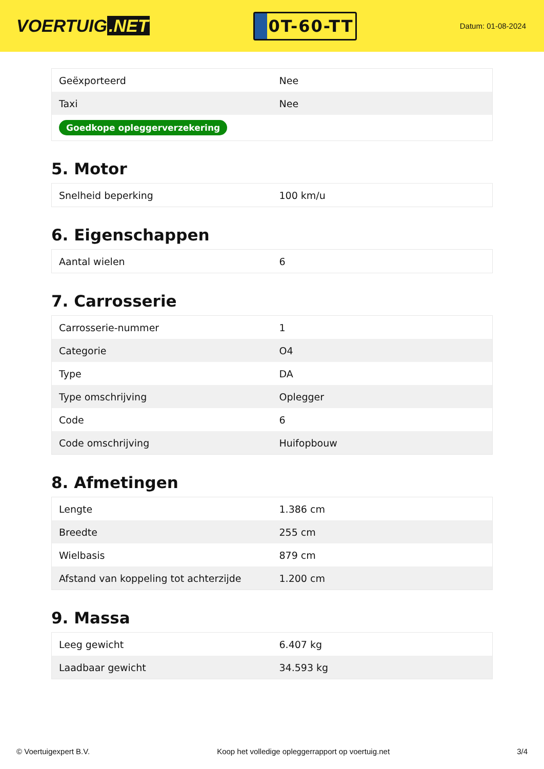VOERTUIG.NET
0T-60-TT
Datum: 01-08-2024
| Geëxporteerd | Nee |
| Taxi | Nee |
| Goedkope opleggerverzekering | |
5. Motor
| Snelheid beperking | 100 km/u |
6. Eigenschappen
| Aantal wielen | 6 |
7. Carrosserie
| Carrosserie-nummer | 1 |
| Categorie | O4 |
| Type | DA |
| Type omschrijving | Oplegger |
| Code | 6 |
| Code omschrijving | Huifopbouw |
8. Afmetingen
| Lengte | 1.386 cm |
| Breedte | 255 cm |
| Wielbasis | 879 cm |
| Afstand van koppeling tot achterzijde | 1.200 cm |
9. Massa
| Leeg gewicht | 6.407 kg |
| Laadbaar gewicht | 34.593 kg |
© Voertuigexpert B.V. Koop het volledige opleggerrapport op voertuig.net 3/4